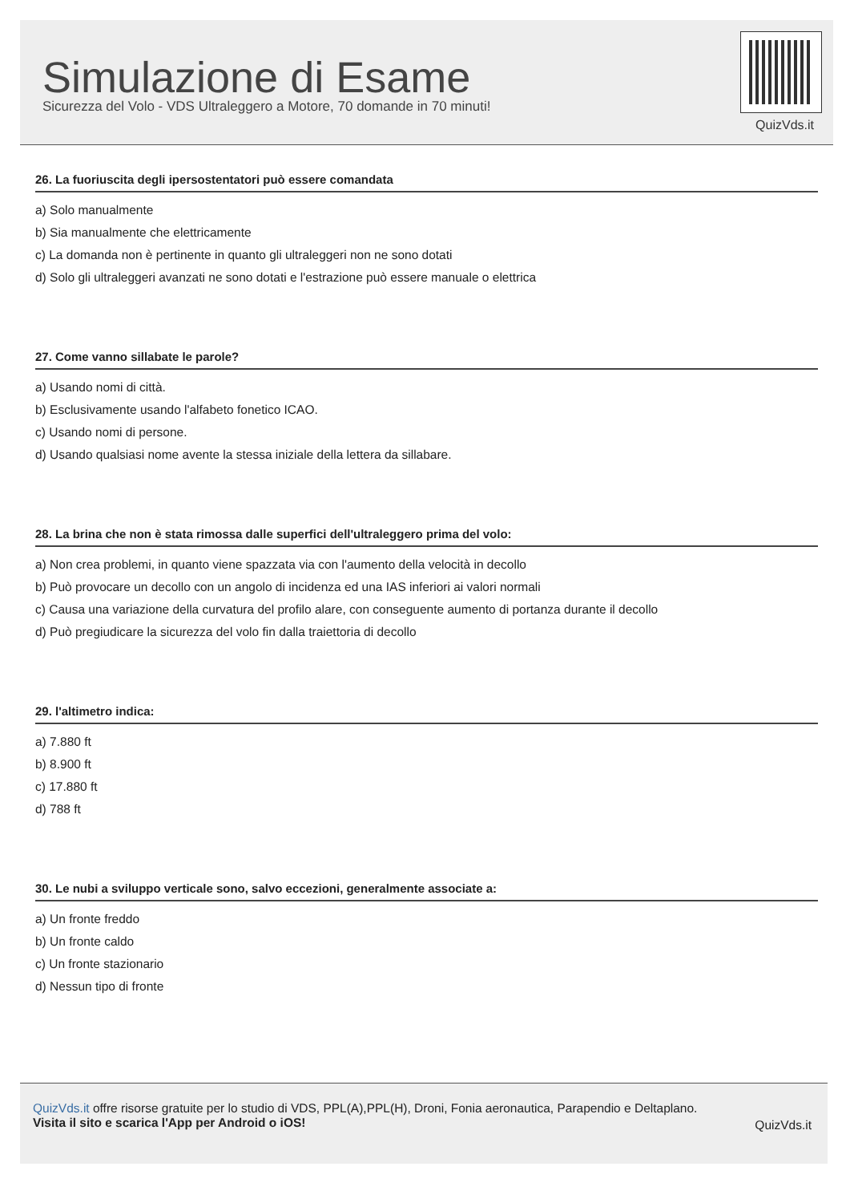Simulazione di Esame
Sicurezza del Volo - VDS Ultraleggero a Motore, 70 domande in 70 minuti!
QuizVds.it
26. La fuoriuscita degli ipersostentatori può essere comandata
a) Solo manualmente
b) Sia manualmente che elettricamente
c) La domanda non è pertinente in quanto gli ultraleggeri non ne sono dotati
d) Solo gli ultraleggeri avanzati ne sono dotati e l'estrazione può essere manuale o elettrica
27. Come vanno sillabate le parole?
a) Usando nomi di città.
b) Esclusivamente usando l'alfabeto fonetico ICAO.
c) Usando nomi di persone.
d) Usando qualsiasi nome avente la stessa iniziale della lettera da sillabare.
28. La brina che non è stata rimossa dalle superfici dell'ultraleggero prima del volo:
a) Non crea problemi, in quanto viene spazzata via con l'aumento della velocità in decollo
b) Può provocare un decollo con un angolo di incidenza ed una IAS inferiori ai valori normali
c) Causa una variazione della curvatura del profilo alare, con conseguente aumento di portanza durante il decollo
d) Può pregiudicare la sicurezza del volo fin dalla traiettoria di decollo
29. l'altimetro indica:
a) 7.880 ft
b) 8.900 ft
c) 17.880 ft
d) 788 ft
30. Le nubi a sviluppo verticale sono, salvo eccezioni, generalmente associate a:
a) Un fronte freddo
b) Un fronte caldo
c) Un fronte stazionario
d) Nessun tipo di fronte
QuizVds.it offre risorse gratuite per lo studio di VDS, PPL(A),PPL(H), Droni, Fonia aeronautica, Parapendio e Deltaplano.
Visita il sito e scarica l'App per Android o iOS!
QuizVds.it